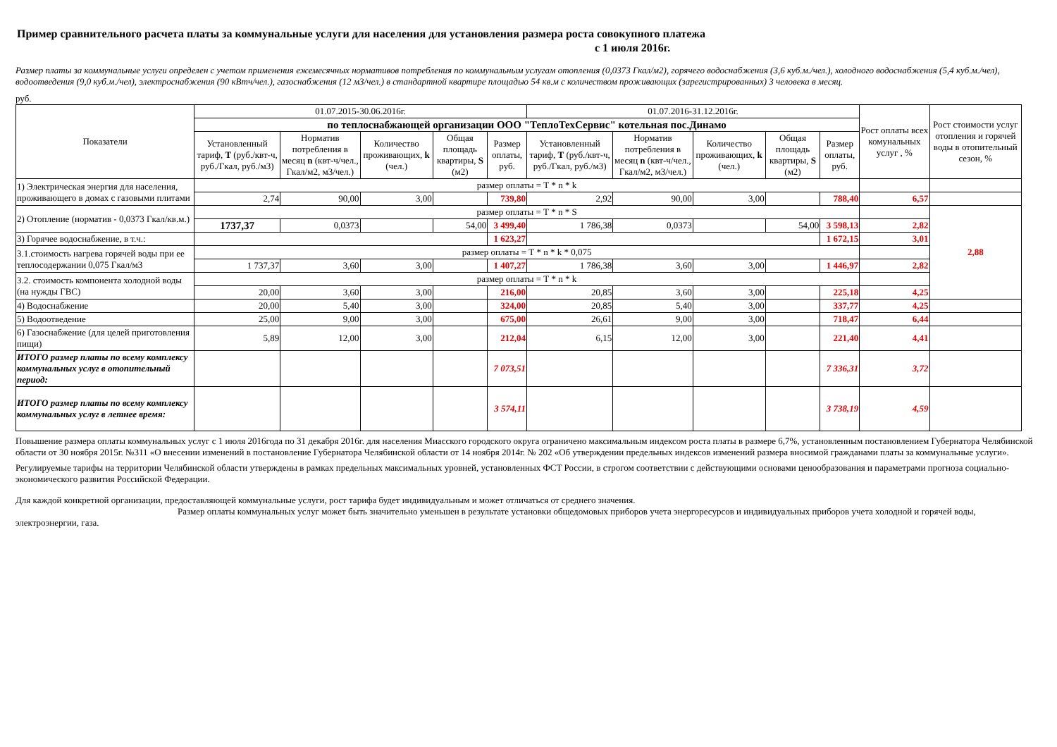Пример сравнительного расчета платы за коммунальные услуги для населения для установления размера роста совокупного платежа
с 1 июля 2016г.
Размер платы за коммунальные услуги определен с учетом применения ежемесячных нормативов потребления по коммунальным услугам отопления (0,0373 Гкал/м2), горячего водоснабжения (3,6 куб.м./чел.), холодного водоснабжения (5,4 куб.м./чел), водоотведения (9,0 куб.м./чел), электроснабжения (90 кВтч/чел.), газоснабжения (12 м3/чел.) в стандартной квартире площадью 54 кв.м с количеством проживающих (зарегистрированных) 3 человека в месяц.
руб.
| Показатели | 01.07.2015-30.06.2016г. | | | | | 01.07.2016-31.12.2016г. | | | | | Рост оплаты всех комунальных услуг , % | Рост стоимости услуг отопления и горячей воды в отопительный сезон, % |
| --- | --- | --- | --- | --- | --- | --- | --- | --- | --- | --- | --- | --- |
| | по теплоснабжающей организации ООО "ТеплоТехСервис" котельная пос.Динамо | | | | | | | | | | | |
| | Установленный тариф, Т (руб./квт-ч, руб./Гкал, руб./м3) | Норматив потребления в месяц n (квт-ч/чел., Гкал/м2, м3/чел.) | Количество проживающих, k (чел.) | Общая площадь квартиры, S (м2) | Размер оплаты, руб. | Установленный тариф, Т (руб./квт-ч, руб./Гкал, руб./м3) | Норматив потребления в месяц n (квт-ч/чел., Гкал/м2, м3/чел.) | Количество проживающих, k (чел.) | Общая площадь квартиры, S (м2) | Размер оплаты, руб. | | |
| 1) Электрическая энергия для населения, проживающего в домах с газовыми плитами | размер оплаты = Т * n * k | | | | | | | | | | | |
| | 2,74 | 90,00 | 3,00 | | 739,80 | 2,92 | 90,00 | 3,00 | | 788,40 | 6,57 | |
| 2) Отопление (норматив - 0,0373 Гкал/кв.м.) | размер оплаты = Т * n * S | | | | | | | | | | | 2,88 |
| | 1737,37 | 0,0373 | | 54,00 | 3 499,40 | 1 786,38 | 0,0373 | | 54,00 | 3 598,13 | 2,82 | |
| 3) Горячее водоснабжение, в т.ч.: | | | | | 1 623,27 | | | | | 1 672,15 | 3,01 | |
| 3.1.стоимость нагрева горячей воды при ее теплосодержании 0,075 Гкал/м3 | размер оплаты = Т * n * k * 0,075 | | | | | | | | | | | |
| | 1 737,37 | 3,60 | 3,00 | | 1 407,27 | 1 786,38 | 3,60 | 3,00 | | 1 446,97 | 2,82 | |
| 3.2. стоимость компонента холодной воды (на нужды ГВС) | размер оплаты = Т * n * k | | | | | | | | | | | |
| | 20,00 | 3,60 | 3,00 | | 216,00 | 20,85 | 3,60 | 3,00 | | 225,18 | 4,25 | |
| 4) Водоснабжение | 20,00 | 5,40 | 3,00 | | 324,00 | 20,85 | 5,40 | 3,00 | | 337,77 | 4,25 | |
| 5) Водоотведение | 25,00 | 9,00 | 3,00 | | 675,00 | 26,61 | 9,00 | 3,00 | | 718,47 | 6,44 | |
| 6) Газоснабжение (для целей приготовления пищи) | 5,89 | 12,00 | 3,00 | | 212,04 | 6,15 | 12,00 | 3,00 | | 221,40 | 4,41 | |
| ИТОГО размер платы по всему комплексу коммунальных услуг в отопительный период: | | | | | 7 073,51 | | | | | 7 336,31 | 3,72 | |
| ИТОГО размер платы по всему комплексу коммунальных услуг в летнее время: | | | | | 3 574,11 | | | | | 3 738,19 | 4,59 | |
Повышение размера оплаты коммунальных услуг с 1 июля 2016года по 31 декабря 2016г. для населения Миасского городского округа ограничено максимальным индексом роста платы в размере 6,7%, установленным постановлением Губернатора Челябинской области от 30 ноября 2015г. №311 «О внесении изменений в постановление Губернатора Челябинской области от 14 ноября 2014г. № 202 «Об утверждении предельных индексов изменений размера вносимой гражданами платы за коммунальные услуги».
Регулируемые тарифы на территории Челябинской области утверждены в рамках предельных максимальных уровней, установленных ФСТ России, в строгом соответствии с действующими основами ценообразования и параметрами прогноза социально-экономического развития Российской Федерации.
Для каждой конкретной организации, предоставляющей коммунальные услуги, рост тарифа будет индивидуальным и может отличаться от среднего значения.
Размер оплаты коммунальных услуг может быть значительно уменьшен в результате установки общедомовых приборов учета энергоресурсов и индивидуальных приборов учета холодной и горячей воды, электроэнергии, газа.